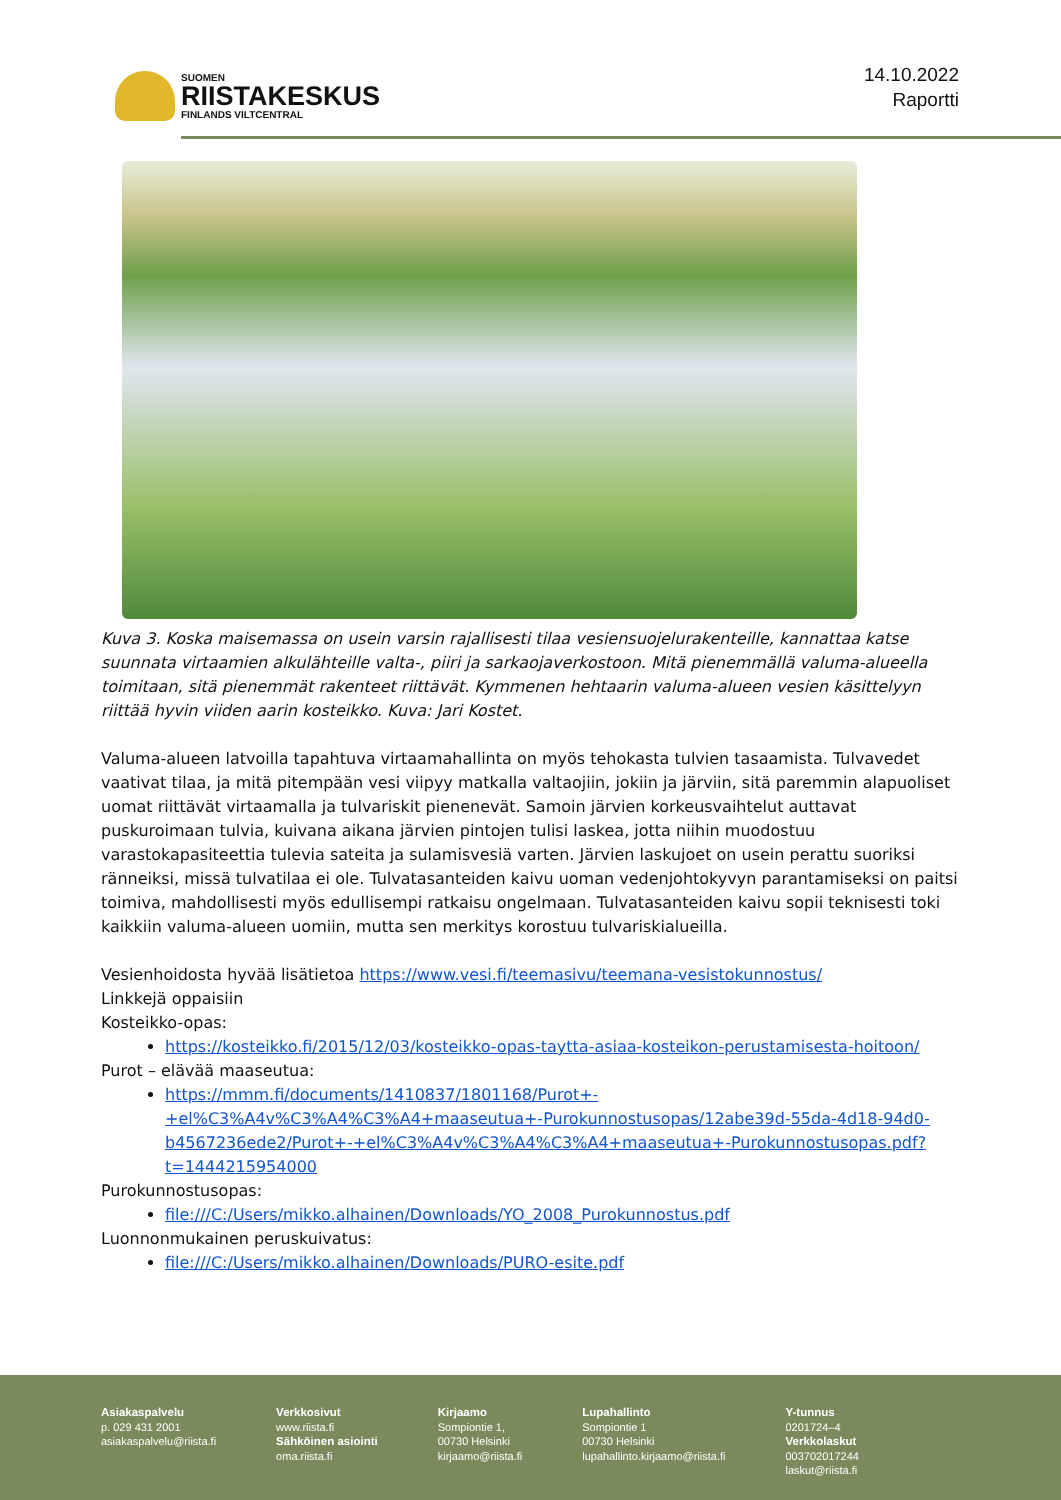SUOMEN
RIISTAKESKUS
FINLANDS VILTCENTRAL
14.10.2022
Raportti
Kuva 3. Koska maisemassa on usein varsin rajallisesti tilaa vesiensuojelurakenteille, kannattaa katse suunnata virtaamien alkulähteille valta-, piiri ja sarkaojaverkostoon. Mitä pienemmällä valuma-alueella toimitaan, sitä pienemmät rakenteet riittävät. Kymmenen hehtaarin valuma-alueen vesien käsittelyyn riittää hyvin viiden aarin kosteikko. Kuva: Jari Kostet.
Valuma-alueen latvoilla tapahtuva virtaamahallinta on myös tehokasta tulvien tasaamista. Tulvavedet vaativat tilaa, ja mitä pitempään vesi viipyy matkalla valtaojiin, jokiin ja järviin, sitä paremmin alapuoliset uomat riittävät virtaamalla ja tulvariskit pienenevät. Samoin järvien korkeusvaihtelut auttavat puskuroimaan tulvia, kuivana aikana järvien pintojen tulisi laskea, jotta niihin muodostuu varastokapasiteettia tulevia sateita ja sulamisvesiä varten. Järvien laskujoet on usein perattu suoriksi ränneiksi, missä tulvatilaa ei ole. Tulvatasanteiden kaivu uoman vedenjohtokyvyn parantamiseksi on paitsi toimiva, mahdollisesti myös edullisempi ratkaisu ongelmaan. Tulvatasanteiden kaivu sopii teknisesti toki kaikkiin valuma-alueen uomiin, mutta sen merkitys korostuu tulvariskialueilla.
Vesienhoidosta hyvää lisätietoa https://www.vesi.fi/teemasivu/teemana-vesistokunnostus/
Linkkejä oppaisiin
Kosteikko-opas:
https://kosteikko.fi/2015/12/03/kosteikko-opas-taytta-asiaa-kosteikon-perustamisesta-hoitoon/
Purot – elävää maaseutua:
https://mmm.fi/documents/1410837/1801168/Purot+-+el%C3%A4v%C3%A4%C3%A4+maaseutua+-Purokunnostusopas/12abe39d-55da-4d18-94d0-b4567236ede2/Purot+-+el%C3%A4v%C3%A4%C3%A4+maaseutua+-Purokunnostusopas.pdf?t=1444215954000
Purokunnostusopas:
file:///C:/Users/mikko.alhainen/Downloads/YO_2008_Purokunnostus.pdf
Luonnonmukainen peruskuivatus:
file:///C:/Users/mikko.alhainen/Downloads/PURO-esite.pdf
Asiakaspalvelu
p. 029 431 2001
asiakaspalvelu@riista.fi
Verkkosivut
www.riista.fi
Sähköinen asiointi
oma.riista.fi
Kirjaamo
Sompiontie 1,
00730 Helsinki
kirjaamo@riista.fi
Lupahallinto
Sompiontie 1
00730 Helsinki
lupahallinto.kirjaamo@riista.fi
Y-tunnus
0201724–4
Verkkolaskut
003702017244
laskut@riista.fi